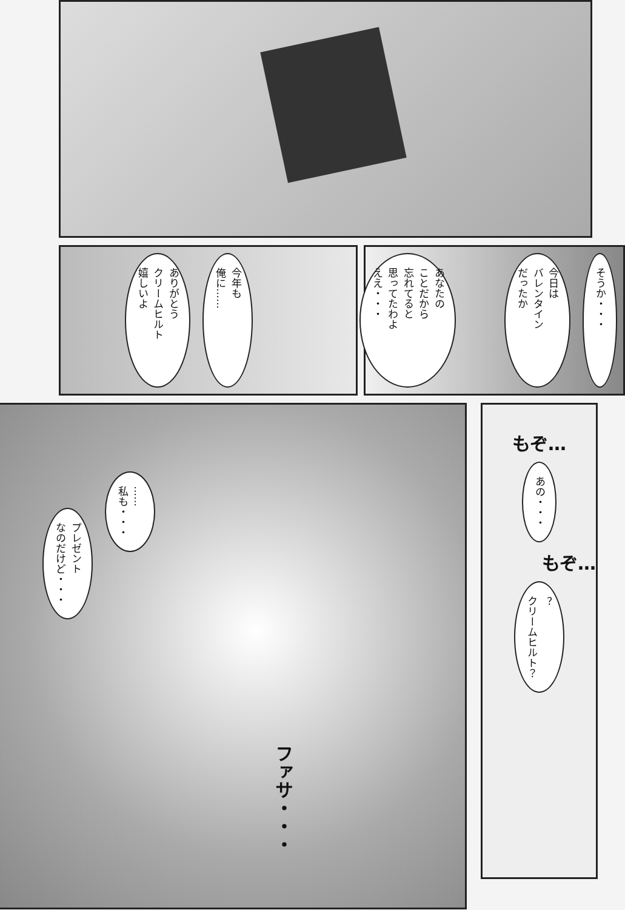今年も
俺に……
ありがとう
クリームヒルト
嬉しいよ
そうか・・・
今日は
バレンタイン
だったか
あなたの
ことだから
忘れてると
思ってたわよ
ええ・・・
もぞ…
あの・・・
もぞ…
？
クリームヒルト？
ファサ・・・
……
私も・・・
プレゼント
なのだけど・・・